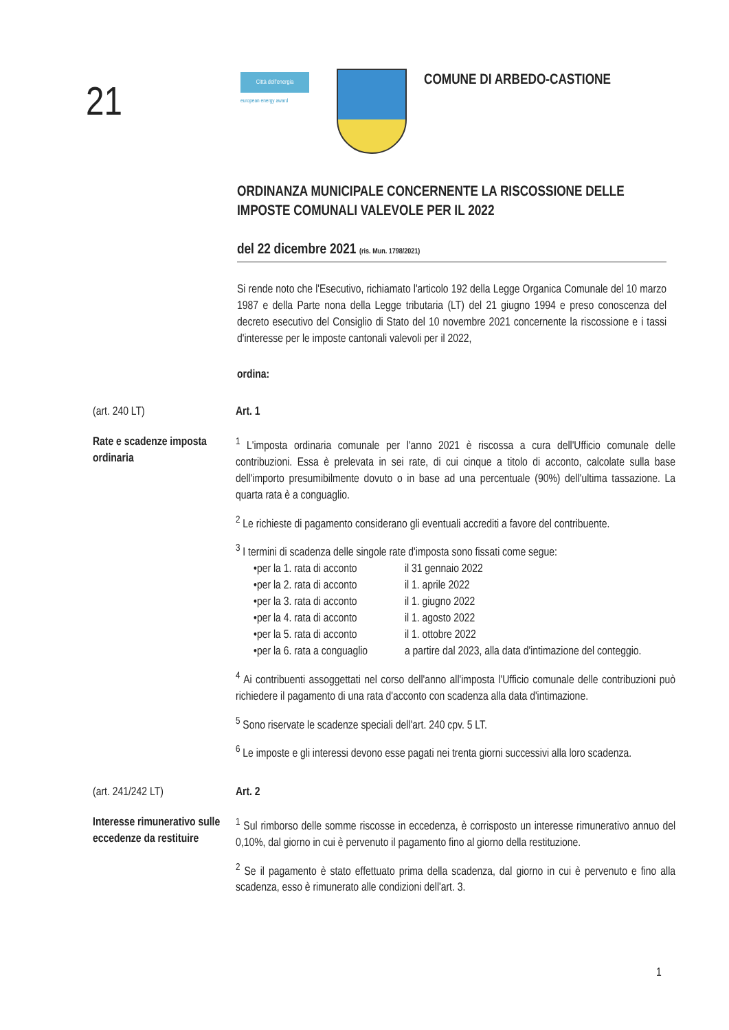21
Città dell'energia
european energy award
COMUNE DI ARBEDO-CASTIONE
ORDINANZA MUNICIPALE CONCERNENTE LA RISCOSSIONE DELLE IMPOSTE COMUNALI VALEVOLE PER IL 2022
del 22 dicembre 2021 (ris. Mun. 1798/2021)
Si rende noto che l'Esecutivo, richiamato l'articolo 192 della Legge Organica Comunale del 10 marzo 1987 e della Parte nona della Legge tributaria (LT) del 21 giugno 1994 e preso conoscenza del decreto esecutivo del Consiglio di Stato del 10 novembre 2021 concernente la riscossione e i tassi d'interesse per le imposte cantonali valevoli per il 2022,
ordina:
(art. 240 LT) Art. 1
Rate e scadenze imposta ordinaria
<sup>1</sup> L'imposta ordinaria comunale per l'anno 2021 è riscossa a cura dell'Ufficio comunale delle contribuzioni. Essa è prelevata in sei rate, di cui cinque a titolo di acconto, calcolate sulla base dell'importo presumibilmente dovuto o in base ad una percentuale (90%) dell'ultima tassazione. La quarta rata è a conguaglio.
<sup>2</sup> Le richieste di pagamento considerano gli eventuali accrediti a favore del contribuente.
<sup>3</sup> I termini di scadenza delle singole rate d'imposta sono fissati come segue:
• per la 1. rata di acconto il 31 gennaio 2022
• per la 2. rata di acconto il 1. aprile 2022
• per la 3. rata di acconto il 1. giugno 2022
• per la 4. rata di acconto il 1. agosto 2022
• per la 5. rata di acconto il 1. ottobre 2022
• per la 6. rata a conguaglio a partire dal 2023, alla data d'intimazione del conteggio.
<sup>4</sup> Ai contribuenti assoggettati nel corso dell'anno all'imposta l'Ufficio comunale delle contribuzioni può richiedere il pagamento di una rata d'acconto con scadenza alla data d'intimazione.
<sup>5</sup> Sono riservate le scadenze speciali dell'art. 240 cpv. 5 LT.
<sup>6</sup> Le imposte e gli interessi devono esse pagati nei trenta giorni successivi alla loro scadenza.
(art. 241/242 LT) Art. 2
Interesse rimunerativo sulle eccedenze da restituire
<sup>1</sup> Sul rimborso delle somme riscosse in eccedenza, è corrisposto un interesse rimunerativo annuo del 0,10%, dal giorno in cui è pervenuto il pagamento fino al giorno della restituzione.
<sup>2</sup> Se il pagamento è stato effettuato prima della scadenza, dal giorno in cui è pervenuto e fino alla scadenza, esso è rimunerato alle condizioni dell'art. 3.
1